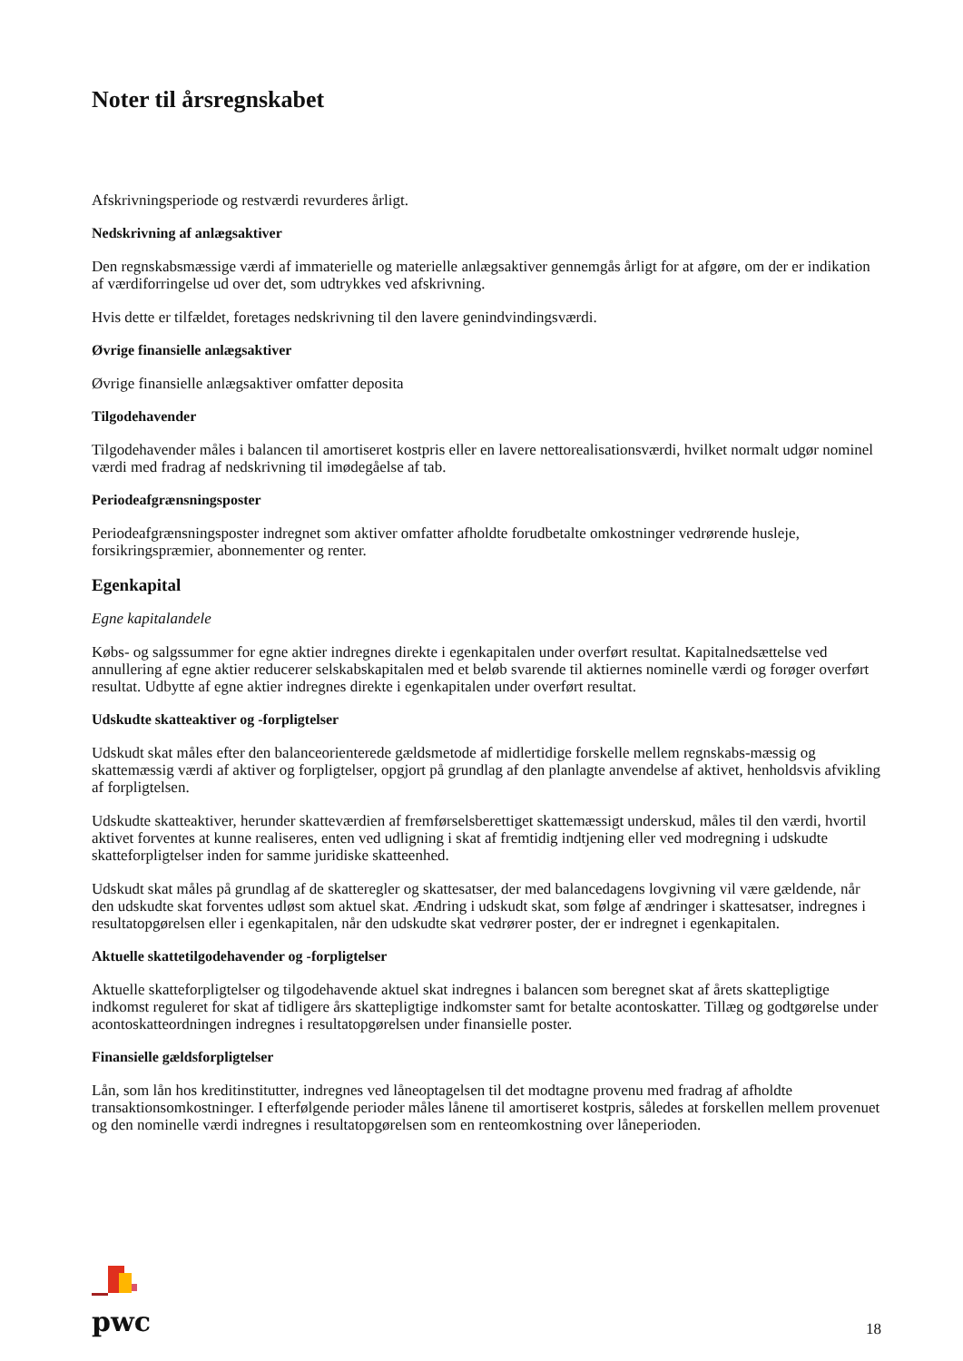Noter til årsregnskabet
Afskrivningsperiode og restværdi revurderes årligt.
Nedskrivning af anlægsaktiver
Den regnskabsmæssige værdi af immaterielle og materielle anlægsaktiver gennemgås årligt for at afgøre, om der er indikation af værdiforringelse ud over det, som udtrykkes ved afskrivning.
Hvis dette er tilfældet, foretages nedskrivning til den lavere genindvindingsværdi.
Øvrige finansielle anlægsaktiver
Øvrige finansielle anlægsaktiver omfatter deposita
Tilgodehavender
Tilgodehavender måles i balancen til amortiseret kostpris eller en lavere nettorealisationsværdi, hvilket normalt udgør nominel værdi med fradrag af nedskrivning til imødegåelse af tab.
Periodeafgrænsningsposter
Periodeafgrænsningsposter indregnet som aktiver omfatter afholdte forudbetalte omkostninger vedrørende husleje, forsikringspræmier, abonnementer og renter.
Egenkapital
Egne kapitalandele
Købs- og salgssummer for egne aktier indregnes direkte i egenkapitalen under overført resultat. Kapitalnedsættelse ved annullering af egne aktier reducerer selskabskapitalen med et beløb svarende til aktiernes nominelle værdi og forøger overført resultat. Udbytte af egne aktier indregnes direkte i egenkapitalen under overført resultat.
Udskudte skatteaktiver og -forpligtelser
Udskudt skat måles efter den balanceorienterede gældsmetode af midlertidige forskelle mellem regnskabs-mæssig og skattemæssig værdi af aktiver og forpligtelser, opgjort på grundlag af den planlagte anvendelse af aktivet, henholdsvis afvikling af forpligtelsen.
Udskudte skatteaktiver, herunder skatteværdien af fremførselsberettiget skattemæssigt underskud, måles til den værdi, hvortil aktivet forventes at kunne realiseres, enten ved udligning i skat af fremtidig indtjening eller ved modregning i udskudte skatteforpligtelser inden for samme juridiske skatteenhed.
Udskudt skat måles på grundlag af de skatteregler og skattesatser, der med balancedagens lovgivning vil være gældende, når den udskudte skat forventes udløst som aktuel skat. Ændring i udskudt skat, som følge af ændringer i skattesatser, indregnes i resultatopgørelsen eller i egenkapitalen, når den udskudte skat vedrører poster, der er indregnet i egenkapitalen.
Aktuelle skattetilgodehavender og -forpligtelser
Aktuelle skatteforpligtelser og tilgodehavende aktuel skat indregnes i balancen som beregnet skat af årets skattepligtige indkomst reguleret for skat af tidligere års skattepligtige indkomster samt for betalte acontoskatter. Tillæg og godtgørelse under acontoskatteordningen indregnes i resultatopgørelsen under finansielle poster.
Finansielle gældsforpligtelser
Lån, som lån hos kreditinstitutter, indregnes ved låneoptagelsen til det modtagne provenu med fradrag af afholdte transaktionsomkostninger. I efterfølgende perioder måles lånene til amortiseret kostpris, således at forskellen mellem provenuet og den nominelle værdi indregnes i resultatopgørelsen som en renteomkostning over låneperioden.
pwc
18